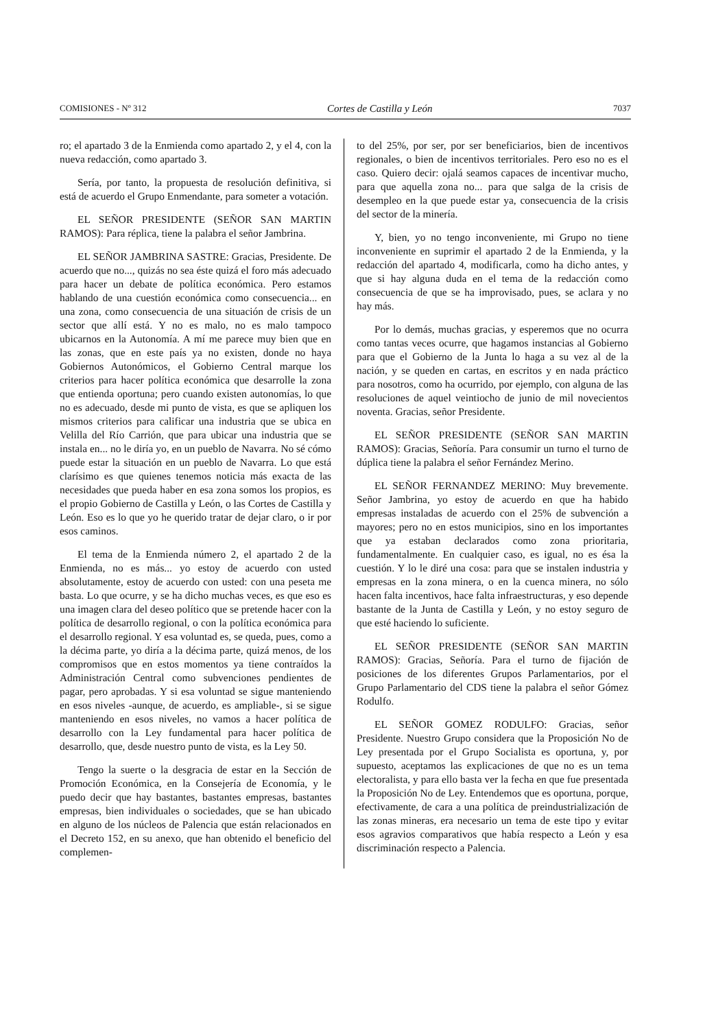COMISIONES - Nº 312 Cortes de Castilla y León 7037
ro; el apartado 3 de la Enmienda como apartado 2, y el 4, con la nueva redacción, como apartado 3.
Sería, por tanto, la propuesta de resolución definitiva, si está de acuerdo el Grupo Enmendante, para someter a votación.
EL SEÑOR PRESIDENTE (SEÑOR SAN MARTIN RAMOS): Para réplica, tiene la palabra el señor Jambrina.
EL SEÑOR JAMBRINA SASTRE: Gracias, Presidente. De acuerdo que no..., quizás no sea éste quizá el foro más adecuado para hacer un debate de política económica. Pero estamos hablando de una cuestión económica como consecuencia... en una zona, como consecuencia de una situación de crisis de un sector que allí está. Y no es malo, no es malo tampoco ubicarnos en la Autonomía. A mí me parece muy bien que en las zonas, que en este país ya no existen, donde no haya Gobiernos Autonómicos, el Gobierno Central marque los criterios para hacer política económica que desarrolle la zona que entienda oportuna; pero cuando existen autonomías, lo que no es adecuado, desde mi punto de vista, es que se apliquen los mismos criterios para calificar una industria que se ubica en Velilla del Río Carrión, que para ubicar una industria que se instala en... no le diría yo, en un pueblo de Navarra. No sé cómo puede estar la situación en un pueblo de Navarra. Lo que está clarísimo es que quienes tenemos noticia más exacta de las necesidades que pueda haber en esa zona somos los propios, es el propio Gobierno de Castilla y León, o las Cortes de Castilla y León. Eso es lo que yo he querido tratar de dejar claro, o ir por esos caminos.
El tema de la Enmienda número 2, el apartado 2 de la Enmienda, no es más... yo estoy de acuerdo con usted absolutamente, estoy de acuerdo con usted: con una peseta me basta. Lo que ocurre, y se ha dicho muchas veces, es que eso es una imagen clara del deseo político que se pretende hacer con la política de desarrollo regional, o con la política económica para el desarrollo regional. Y esa voluntad es, se queda, pues, como a la décima parte, yo diría a la décima parte, quizá menos, de los compromisos que en estos momentos ya tiene contraídos la Administración Central como subvenciones pendientes de pagar, pero aprobadas. Y si esa voluntad se sigue manteniendo en esos niveles -aunque, de acuerdo, es ampliable-, si se sigue manteniendo en esos niveles, no vamos a hacer política de desarrollo con la Ley fundamental para hacer política de desarrollo, que, desde nuestro punto de vista, es la Ley 50.
Tengo la suerte o la desgracia de estar en la Sección de Promoción Económica, en la Consejería de Economía, y le puedo decir que hay bastantes, bastantes empresas, bastantes empresas, bien individuales o sociedades, que se han ubicado en alguno de los núcleos de Palencia que están relacionados en el Decreto 152, en su anexo, que han obtenido el beneficio del complemen-
to del 25%, por ser, por ser beneficiarios, bien de incentivos regionales, o bien de incentivos territoriales. Pero eso no es el caso. Quiero decir: ojalá seamos capaces de incentivar mucho, para que aquella zona no... para que salga de la crisis de desempleo en la que puede estar ya, consecuencia de la crisis del sector de la minería.
Y, bien, yo no tengo inconveniente, mi Grupo no tiene inconveniente en suprimir el apartado 2 de la Enmienda, y la redacción del apartado 4, modificarla, como ha dicho antes, y que si hay alguna duda en el tema de la redacción como consecuencia de que se ha improvisado, pues, se aclara y no hay más.
Por lo demás, muchas gracias, y esperemos que no ocurra como tantas veces ocurre, que hagamos instancias al Gobierno para que el Gobierno de la Junta lo haga a su vez al de la nación, y se queden en cartas, en escritos y en nada práctico para nosotros, como ha ocurrido, por ejemplo, con alguna de las resoluciones de aquel veintiocho de junio de mil novecientos noventa. Gracias, señor Presidente.
EL SEÑOR PRESIDENTE (SEÑOR SAN MARTIN RAMOS): Gracias, Señoría. Para consumir un turno el turno de dúplica tiene la palabra el señor Fernández Merino.
EL SEÑOR FERNANDEZ MERINO: Muy brevemente. Señor Jambrina, yo estoy de acuerdo en que ha habido empresas instaladas de acuerdo con el 25% de subvención a mayores; pero no en estos municipios, sino en los importantes que ya estaban declarados como zona prioritaria, fundamentalmente. En cualquier caso, es igual, no es ésa la cuestión. Y lo le diré una cosa: para que se instalen industria y empresas en la zona minera, o en la cuenca minera, no sólo hacen falta incentivos, hace falta infraestructuras, y eso depende bastante de la Junta de Castilla y León, y no estoy seguro de que esté haciendo lo suficiente.
EL SEÑOR PRESIDENTE (SEÑOR SAN MARTIN RAMOS): Gracias, Señoría. Para el turno de fijación de posiciones de los diferentes Grupos Parlamentarios, por el Grupo Parlamentario del CDS tiene la palabra el señor Gómez Rodulfo.
EL SEÑOR GOMEZ RODULFO: Gracias, señor Presidente. Nuestro Grupo considera que la Proposición No de Ley presentada por el Grupo Socialista es oportuna, y, por supuesto, aceptamos las explicaciones de que no es un tema electoralista, y para ello basta ver la fecha en que fue presentada la Proposición No de Ley. Entendemos que es oportuna, porque, efectivamente, de cara a una política de preindustrialización de las zonas mineras, era necesario un tema de este tipo y evitar esos agravios comparativos que había respecto a León y esa discriminación respecto a Palencia.